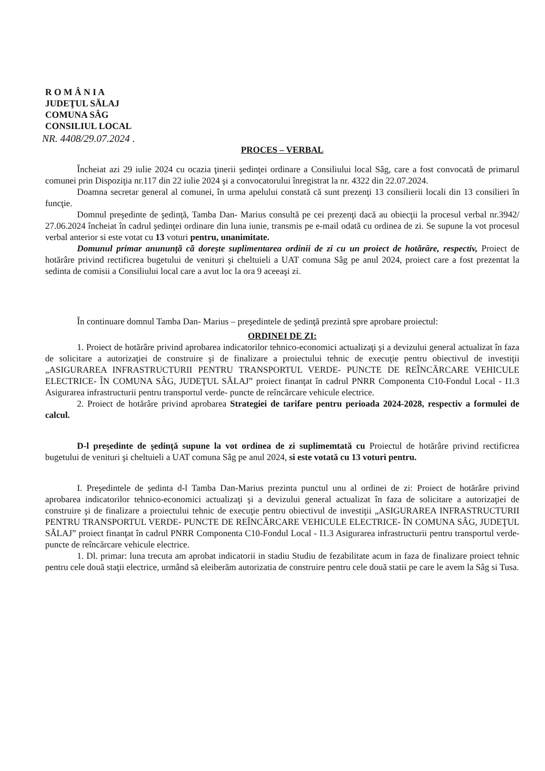R O M Â N I A
JUDEŢUL SĂLAJ
COMUNA SÂG
CONSILIUL LOCAL
NR. 4408/29.07.2024 .
PROCES – VERBAL
Încheiat azi 29 iulie 2024 cu ocazia ţinerii şedinţei ordinare a Consiliului local Sâg, care a fost convocată de primarul comunei prin Dispoziţia nr.117 din 22 iulie 2024 şi a convocatorului înregistrat la nr. 4322 din 22.07.2024.
Doamna secretar general al comunei, în urma apelului constată că sunt prezenţi 13 consilierii locali din 13 consilieri în funcţie.
Domnul preşedinte de şedinţă, Tamba Dan- Marius consultă pe cei prezenţi dacă au obiecţii la procesul verbal nr.3942/ 27.06.2024 încheiat în cadrul şedinţei ordinare din luna iunie, transmis pe e-mail odată cu ordinea de zi. Se supune la vot procesul verbal anterior si este votat cu 13 voturi pentru, unanimitate.
Domunul primar anununţă că doreşte suplimentarea ordinii de zi cu un proiect de hotărâre, respectiv, Proiect de hotărâre privind rectificrea bugetului de venituri şi cheltuieli a UAT comuna Sâg pe anul 2024, proiect care a fost prezentat la sedinta de comisii a Consiliului local care a avut loc la ora 9 aceeaşi zi.
În continuare domnul Tamba Dan- Marius – preşedintele de şedinţă prezintă spre aprobare proiectul:
ORDINEI DE ZI:
1. Proiect de hotărâre privind aprobarea indicatorilor tehnico-economici actualizaţi şi a devizului general actualizat în faza de solicitare a autorizaţiei de construire şi de finalizare a proiectului tehnic de execuţie pentru obiectivul de investiţii „ASIGURAREA INFRASTRUCTURII PENTRU TRANSPORTUL VERDE- PUNCTE DE REÎNCĂRCARE VEHICULE ELECTRICE- ÎN COMUNA SÂG, JUDEŢUL SĂLAJ” proiect finanţat în cadrul PNRR Componenta C10-Fondul Local - I1.3 Asigurarea infrastructurii pentru transportul verde- puncte de reîncărcare vehicule electrice.
2. Proiect de hotărâre privind aprobarea Strategiei de tarifare pentru perioada 2024-2028, respectiv a formulei de calcul.
D-l preşedinte de şedinţă supune la vot ordinea de zi suplimemtată cu Proiectul de hotărâre privind rectificrea bugetului de venituri şi cheltuieli a UAT comuna Sâg pe anul 2024, si este votată cu 13 voturi pentru.
I. Preşedintele de şedinta d-l Tamba Dan-Marius prezinta punctul unu al ordinei de zi: Proiect de hotărâre privind aprobarea indicatorilor tehnico-economici actualizaţi şi a devizului general actualizat în faza de solicitare a autorizaţiei de construire şi de finalizare a proiectului tehnic de execuţie pentru obiectivul de investiţii „ASIGURAREA INFRASTRUCTURII PENTRU TRANSPORTUL VERDE- PUNCTE DE REÎNCĂRCARE VEHICULE ELECTRICE- ÎN COMUNA SÂG, JUDEŢUL SĂLAJ” proiect finanţat în cadrul PNRR Componenta C10-Fondul Local - I1.3 Asigurarea infrastructurii pentru transportul verde- puncte de reîncărcare vehicule electrice.
1. Dl. primar: luna trecuta am aprobat indicatorii in stadiu Studiu de fezabilitate acum in faza de finalizare proiect tehnic pentru cele două staţii electrice, urmând să eleiberăm autorizatia de construire pentru cele două statii pe care le avem la Sâg si Tusa.